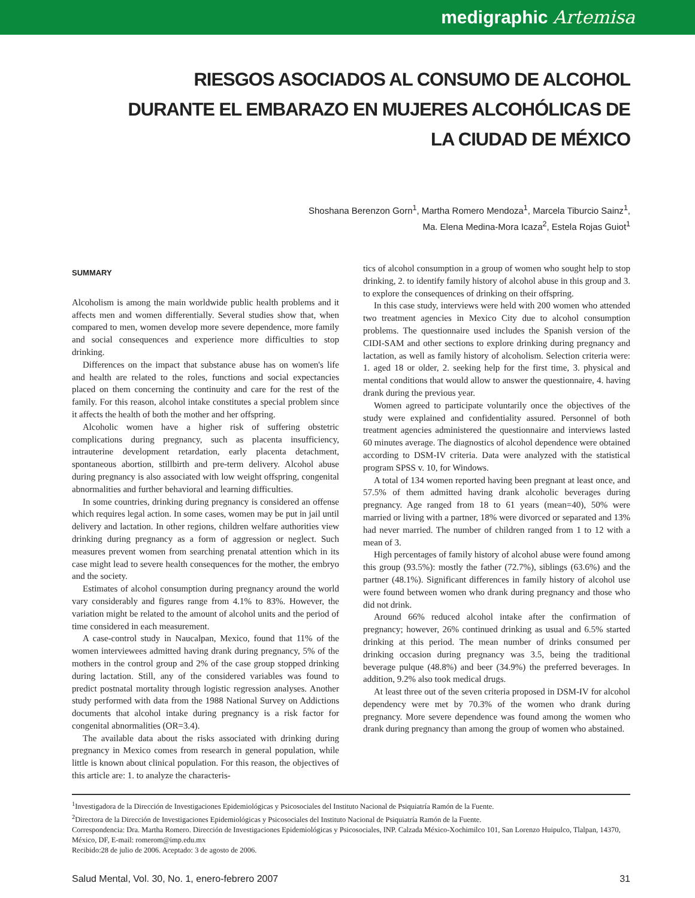medigraphic Artemisa
RIESGOS ASOCIADOS AL CONSUMO DE ALCOHOL DURANTE EL EMBARAZO EN MUJERES ALCOHÓLICAS DE LA CIUDAD DE MÉXICO
Shoshana Berenzon Gorn<sup>1</sup>, Martha Romero Mendoza<sup>1</sup>, Marcela Tiburcio Sainz<sup>1</sup>,
Ma. Elena Medina-Mora Icaza<sup>2</sup>, Estela Rojas Guiot<sup>1</sup>
SUMMARY
Alcoholism is among the main worldwide public health problems and it affects men and women differentially. Several studies show that, when compared to men, women develop more severe dependence, more family and social consequences and experience more difficulties to stop drinking.
Differences on the impact that substance abuse has on women's life and health are related to the roles, functions and social expectancies placed on them concerning the continuity and care for the rest of the family. For this reason, alcohol intake constitutes a special problem since it affects the health of both the mother and her offspring.
Alcoholic women have a higher risk of suffering obstetric complications during pregnancy, such as placenta insufficiency, intrauterine development retardation, early placenta detachment, spontaneous abortion, stillbirth and pre-term delivery. Alcohol abuse during pregnancy is also associated with low weight offspring, congenital abnormalities and further behavioral and learning difficulties.
In some countries, drinking during pregnancy is considered an offense which requires legal action. In some cases, women may be put in jail until delivery and lactation. In other regions, children welfare authorities view drinking during pregnancy as a form of aggression or neglect. Such measures prevent women from searching prenatal attention which in its case might lead to severe health consequences for the mother, the embryo and the society.
Estimates of alcohol consumption during pregnancy around the world vary considerably and figures range from 4.1% to 83%. However, the variation might be related to the amount of alcohol units and the period of time considered in each measurement.
A case-control study in Naucalpan, Mexico, found that 11% of the women interviewees admitted having drank during pregnancy, 5% of the mothers in the control group and 2% of the case group stopped drinking during lactation. Still, any of the considered variables was found to predict postnatal mortality through logistic regression analyses. Another study performed with data from the 1988 National Survey on Addictions documents that alcohol intake during pregnancy is a risk factor for congenital abnormalities (OR=3.4).
The available data about the risks associated with drinking during pregnancy in Mexico comes from research in general population, while little is known about clinical population. For this reason, the objectives of this article are: 1. to analyze the characteris-
tics of alcohol consumption in a group of women who sought help to stop drinking, 2. to identify family history of alcohol abuse in this group and 3. to explore the consequences of drinking on their offspring.
In this case study, interviews were held with 200 women who attended two treatment agencies in Mexico City due to alcohol consumption problems. The questionnaire used includes the Spanish version of the CIDI-SAM and other sections to explore drinking during pregnancy and lactation, as well as family history of alcoholism. Selection criteria were: 1. aged 18 or older, 2. seeking help for the first time, 3. physical and mental conditions that would allow to answer the questionnaire, 4. having drank during the previous year.
Women agreed to participate voluntarily once the objectives of the study were explained and confidentiality assured. Personnel of both treatment agencies administered the questionnaire and interviews lasted 60 minutes average. The diagnostics of alcohol dependence were obtained according to DSM-IV criteria. Data were analyzed with the statistical program SPSS v. 10, for Windows.
A total of 134 women reported having been pregnant at least once, and 57.5% of them admitted having drank alcoholic beverages during pregnancy. Age ranged from 18 to 61 years (mean=40), 50% were married or living with a partner, 18% were divorced or separated and 13% had never married. The number of children ranged from 1 to 12 with a mean of 3.
High percentages of family history of alcohol abuse were found among this group (93.5%): mostly the father (72.7%), siblings (63.6%) and the partner (48.1%). Significant differences in family history of alcohol use were found between women who drank during pregnancy and those who did not drink.
Around 66% reduced alcohol intake after the confirmation of pregnancy; however, 26% continued drinking as usual and 6.5% started drinking at this period. The mean number of drinks consumed per drinking occasion during pregnancy was 3.5, being the traditional beverage pulque (48.8%) and beer (34.9%) the preferred beverages. In addition, 9.2% also took medical drugs.
At least three out of the seven criteria proposed in DSM-IV for alcohol dependency were met by 70.3% of the women who drank during pregnancy. More severe dependence was found among the women who drank during pregnancy than among the group of women who abstained.
<sup>1</sup> Investigadora de la Dirección de Investigaciones Epidemiológicas y Psicosociales del Instituto Nacional de Psiquiatría Ramón de la Fuente.
<sup>2</sup> Directora de la Dirección de Investigaciones Epidemiológicas y Psicosociales del Instituto Nacional de Psiquiatría Ramón de la Fuente.
Correspondencia: Dra. Martha Romero. Dirección de Investigaciones Epidemiológicas y Psicosociales, INP. Calzada México-Xochimilco 101, San Lorenzo Huipulco, Tlalpan, 14370, México, DF, E-mail: romerom@imp.edu.mx
Recibido:28 de julio de 2006. Aceptado: 3 de agosto de 2006.
Salud Mental, Vol. 30, No. 1, enero-febrero 2007 31